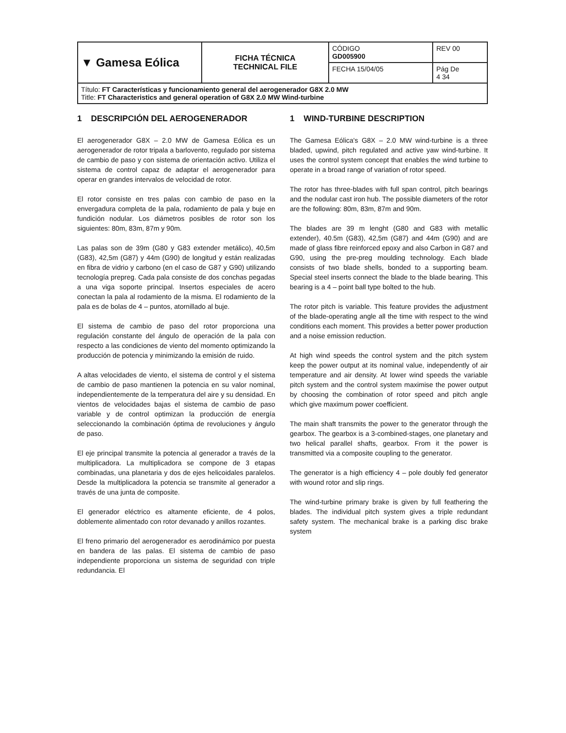| ▼ Gamesa Eólica | FICHA TÉCNICA TECHNICAL FILE | CÓDIGO GD005900 | REV 00 |
| | | FECHA 15/04/05 | Pág De 4 34 |
| Título: FT Características y funcionamiento general del aerogenerador G8X 2.0 MW Title: FT Characteristics and general operation of G8X 2.0 MW Wind-turbine | | | |
1 DESCRIPCIÓN DEL AEROGENERADOR
El aerogenerador G8X – 2.0 MW de Gamesa Eólica es un aerogenerador de rotor tripala a barlovento, regulado por sistema de cambio de paso y con sistema de orientación activo. Utiliza el sistema de control capaz de adaptar el aerogenerador para operar en grandes intervalos de velocidad de rotor.
El rotor consiste en tres palas con cambio de paso en la envergadura completa de la pala, rodamiento de pala y buje en fundición nodular. Los diámetros posibles de rotor son los siguientes: 80m, 83m, 87m y 90m.
Las palas son de 39m (G80 y G83 extender metálico), 40,5m (G83), 42,5m (G87) y 44m (G90) de longitud y están realizadas en fibra de vidrio y carbono (en el caso de G87 y G90) utilizando tecnología prepreg. Cada pala consiste de dos conchas pegadas a una viga soporte principal. Insertos especiales de acero conectan la pala al rodamiento de la misma. El rodamiento de la pala es de bolas de 4 – puntos, atornillado al buje.
El sistema de cambio de paso del rotor proporciona una regulación constante del ángulo de operación de la pala con respecto a las condiciones de viento del momento optimizando la producción de potencia y minimizando la emisión de ruido.
A altas velocidades de viento, el sistema de control y el sistema de cambio de paso mantienen la potencia en su valor nominal, independientemente de la temperatura del aire y su densidad. En vientos de velocidades bajas el sistema de cambio de paso variable y de control optimizan la producción de energía seleccionando la combinación óptima de revoluciones y ángulo de paso.
El eje principal transmite la potencia al generador a través de la multiplicadora. La multiplicadora se compone de 3 etapas combinadas, una planetaria y dos de ejes helicoidales paralelos. Desde la multiplicadora la potencia se transmite al generador a través de una junta de composite.
El generador eléctrico es altamente eficiente, de 4 polos, doblemente alimentado con rotor devanado y anillos rozantes.
El freno primario del aerogenerador es aerodinámico por puesta en bandera de las palas. El sistema de cambio de paso independiente proporciona un sistema de seguridad con triple redundancia. El
1 WIND-TURBINE DESCRIPTION
The Gamesa Eólica's G8X – 2.0 MW wind-turbine is a three bladed, upwind, pitch regulated and active yaw wind-turbine. It uses the control system concept that enables the wind turbine to operate in a broad range of variation of rotor speed.
The rotor has three-blades with full span control, pitch bearings and the nodular cast iron hub. The possible diameters of the rotor are the following: 80m, 83m, 87m and 90m.
The blades are 39 m lenght (G80 and G83 with metallic extender), 40.5m (G83), 42,5m (G87) and 44m (G90) and are made of glass fibre reinforced epoxy and also Carbon in G87 and G90, using the pre-preg moulding technology. Each blade consists of two blade shells, bonded to a supporting beam. Special steel inserts connect the blade to the blade bearing. This bearing is a 4 – point ball type bolted to the hub.
The rotor pitch is variable. This feature provides the adjustment of the blade-operating angle all the time with respect to the wind conditions each moment. This provides a better power production and a noise emission reduction.
At high wind speeds the control system and the pitch system keep the power output at its nominal value, independently of air temperature and air density. At lower wind speeds the variable pitch system and the control system maximise the power output by choosing the combination of rotor speed and pitch angle which give maximum power coefficient.
The main shaft transmits the power to the generator through the gearbox. The gearbox is a 3-combined-stages, one planetary and two helical parallel shafts, gearbox. From it the power is transmitted via a composite coupling to the generator.
The generator is a high efficiency 4 – pole doubly fed generator with wound rotor and slip rings.
The wind-turbine primary brake is given by full feathering the blades. The individual pitch system gives a triple redundant safety system. The mechanical brake is a parking disc brake system